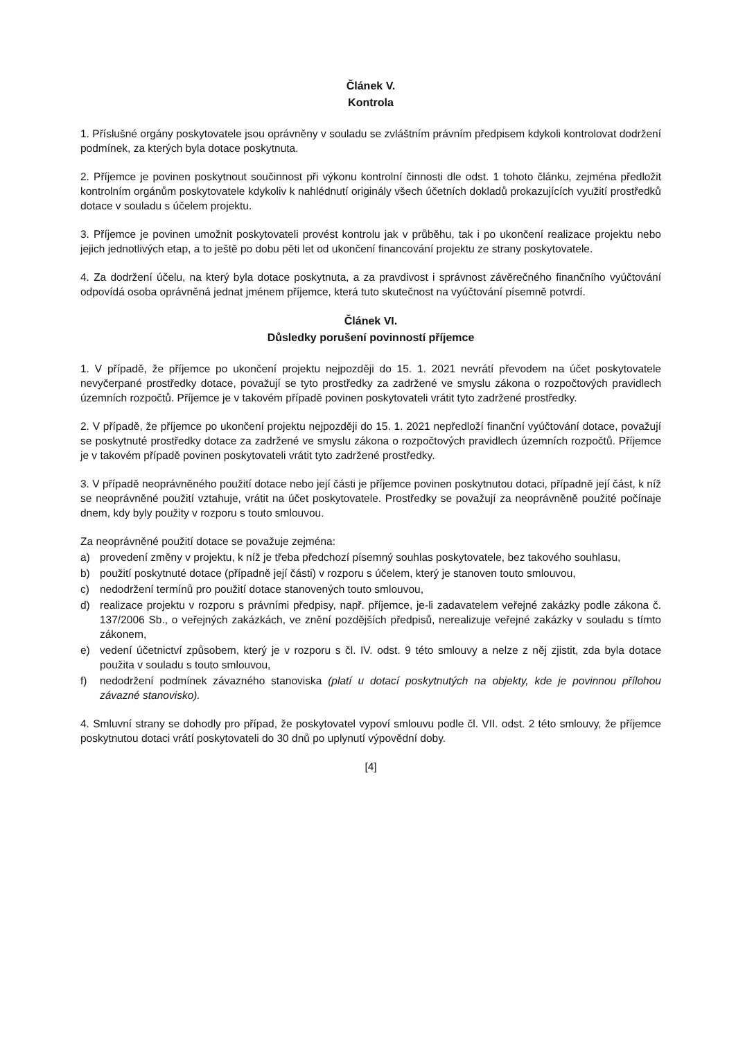Článek V.
Kontrola
1. Příslušné orgány poskytovatele jsou oprávněny v souladu se zvláštním právním předpisem kdykoli kontrolovat dodržení podmínek, za kterých byla dotace poskytnuta.
2. Příjemce je povinen poskytnout součinnost při výkonu kontrolní činnosti dle odst. 1 tohoto článku, zejména předložit kontrolním orgánům poskytovatele kdykoliv k nahlédnutí originály všech účetních dokladů prokazujících využití prostředků dotace v souladu s účelem projektu.
3. Příjemce je povinen umožnit poskytovateli provést kontrolu jak v průběhu, tak i po ukončení realizace projektu nebo jejich jednotlivých etap, a to ještě po dobu pěti let od ukončení financování projektu ze strany poskytovatele.
4. Za dodržení účelu, na který byla dotace poskytnuta, a za pravdivost i správnost závěrečného finančního vyúčtování odpovídá osoba oprávněná jednat jménem příjemce, která tuto skutečnost na vyúčtování písemně potvrdí.
Článek VI.
Důsledky porušení povinností příjemce
1. V případě, že příjemce po ukončení projektu nejpozději do 15. 1. 2021 nevrátí převodem na účet poskytovatele nevyčerpané prostředky dotace, považují se tyto prostředky za zadržené ve smyslu zákona o rozpočtových pravidlech územních rozpočtů. Příjemce je v takovém případě povinen poskytovateli vrátit tyto zadržené prostředky.
2. V případě, že příjemce po ukončení projektu nejpozději do 15. 1. 2021 nepředloží finanční vyúčtování dotace, považují se poskytnuté prostředky dotace za zadržené ve smyslu zákona o rozpočtových pravidlech územních rozpočtů. Příjemce je v takovém případě povinen poskytovateli vrátit tyto zadržené prostředky.
3. V případě neoprávněného použití dotace nebo její části je příjemce povinen poskytnutou dotaci, případně její část, k níž se neoprávněné použití vztahuje, vrátit na účet poskytovatele. Prostředky se považují za neoprávněně použité počínaje dnem, kdy byly použity v rozporu s touto smlouvou.
Za neoprávněné použití dotace se považuje zejména:
a) provedení změny v projektu, k níž je třeba předchozí písemný souhlas poskytovatele, bez takového souhlasu,
b) použití poskytnuté dotace (případně její části) v rozporu s účelem, který je stanoven touto smlouvou,
c) nedodržení termínů pro použití dotace stanovených touto smlouvou,
d) realizace projektu v rozporu s právními předpisy, např. příjemce, je-li zadavatelem veřejné zakázky podle zákona č. 137/2006 Sb., o veřejných zakázkách, ve znění pozdějších předpisů, nerealizuje veřejné zakázky v souladu s tímto zákonem,
e) vedení účetnictví způsobem, který je v rozporu s čl. IV. odst. 9 této smlouvy a nelze z něj zjistit, zda byla dotace použita v souladu s touto smlouvou,
f) nedodržení podmínek závazného stanoviska (platí u dotací poskytnutých na objekty, kde je povinnou přílohou závazné stanovisko).
4. Smluvní strany se dohodly pro případ, že poskytovatel vypoví smlouvu podle čl. VII. odst. 2 této smlouvy, že příjemce poskytnutou dotaci vrátí poskytovateli do 30 dnů po uplynutí výpovědní doby.
[4]